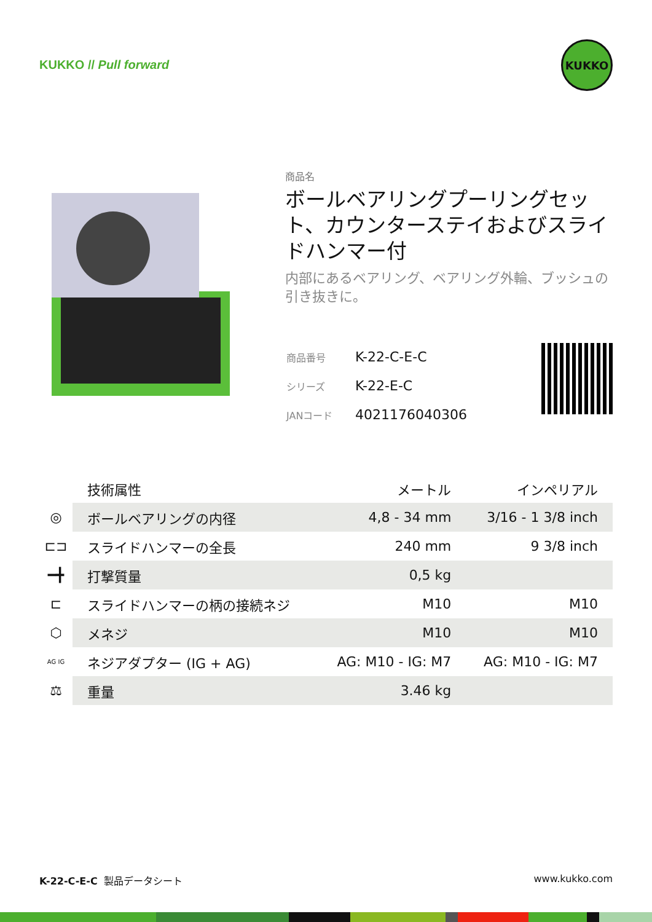KUKKO // Pull forward
KUKKO
商品名
ボールベアリングプーリングセット、カウンターステイおよびスライドハンマー付
内部にあるベアリング、ベアリング外輪、ブッシュの引き抜きに。
| 商品番号 | K-22-C-E-C |
| シリーズ | K-22-E-C |
| JANコード | 4021176040306 |
| | 技術属性 | メートル | インペリアル |
| ◎ | ボールベアリングの内径 | 4,8 - 34 mm | 3/16 - 1 3/8 inch |
| ⊏⊐ | スライドハンマーの全長 | 240 mm | 9 3/8 inch |
| ━╋ | 打撃質量 | 0,5 kg | |
| ⊏ | スライドハンマーの柄の接続ネジ | M10 | M10 |
| ⬡ | メネジ | M10 | M10 |
| AG IG | ネジアダプター (IG + AG) | AG: M10 - IG: M7 | AG: M10 - IG: M7 |
| ⚖ | 重量 | 3.46 kg | |
K-22-C-E-C 製品データシート www.kukko.com